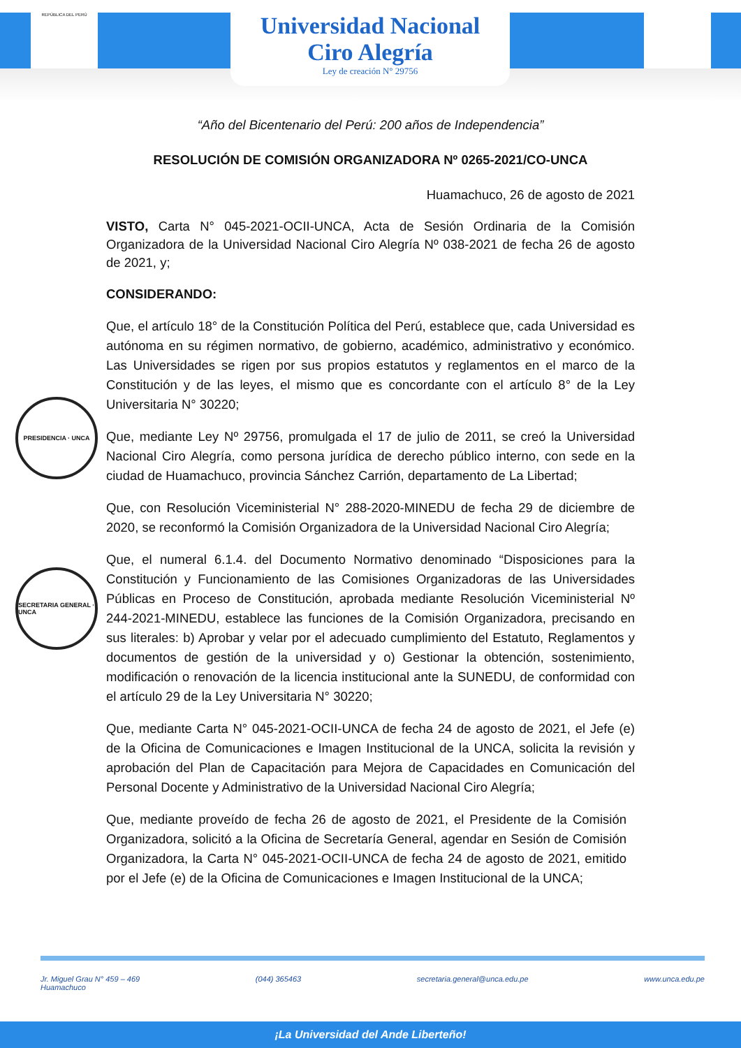REPÚBLICA DEL PERÚ
Universidad Nacional
Ciro Alegría
Ley de creación N° 29756
“Año del Bicentenario del Perú: 200 años de Independencia”
RESOLUCIÓN DE COMISIÓN ORGANIZADORA Nº 0265-2021/CO-UNCA
Huamachuco, 26 de agosto de 2021
VISTO, Carta N° 045-2021-OCII-UNCA, Acta de Sesión Ordinaria de la Comisión Organizadora de la Universidad Nacional Ciro Alegría Nº 038-2021 de fecha 26 de agosto de 2021, y;
CONSIDERANDO:
Que, el artículo 18° de la Constitución Política del Perú, establece que, cada Universidad es autónoma en su régimen normativo, de gobierno, académico, administrativo y económico. Las Universidades se rigen por sus propios estatutos y reglamentos en el marco de la Constitución y de las leyes, el mismo que es concordante con el artículo 8° de la Ley Universitaria N° 30220;
Que, mediante Ley Nº 29756, promulgada el 17 de julio de 2011, se creó la Universidad Nacional Ciro Alegría, como persona jurídica de derecho público interno, con sede en la ciudad de Huamachuco, provincia Sánchez Carrión, departamento de La Libertad;
Que, con Resolución Viceministerial N° 288-2020-MINEDU de fecha 29 de diciembre de 2020, se reconformó la Comisión Organizadora de la Universidad Nacional Ciro Alegría;
Que, el numeral 6.1.4. del Documento Normativo denominado “Disposiciones para la Constitución y Funcionamiento de las Comisiones Organizadoras de las Universidades Públicas en Proceso de Constitución, aprobada mediante Resolución Viceministerial Nº 244-2021-MINEDU, establece las funciones de la Comisión Organizadora, precisando en sus literales: b) Aprobar y velar por el adecuado cumplimiento del Estatuto, Reglamentos y documentos de gestión de la universidad y o) Gestionar la obtención, sostenimiento, modificación o renovación de la licencia institucional ante la SUNEDU, de conformidad con el artículo 29 de la Ley Universitaria N° 30220;
Que, mediante Carta N° 045-2021-OCII-UNCA de fecha 24 de agosto de 2021, el Jefe (e) de la Oficina de Comunicaciones e Imagen Institucional de la UNCA, solicita la revisión y aprobación del Plan de Capacitación para Mejora de Capacidades en Comunicación del Personal Docente y Administrativo de la Universidad Nacional Ciro Alegría;
Que, mediante proveído de fecha 26 de agosto de 2021, el Presidente de la Comisión Organizadora, solicitó a la Oficina de Secretaría General, agendar en Sesión de Comisión Organizadora, la Carta N° 045-2021-OCII-UNCA de fecha 24 de agosto de 2021, emitido por el Jefe (e) de la Oficina de Comunicaciones e Imagen Institucional de la UNCA;
PRESIDENCIA · UNCA
SECRETARIA GENERAL · UNCA
Jr. Miguel Grau N° 459 – 469
Huamachuco (044) 365463 secretaria.general@unca.edu.pe www.unca.edu.pe
¡La Universidad del Ande Liberteño!